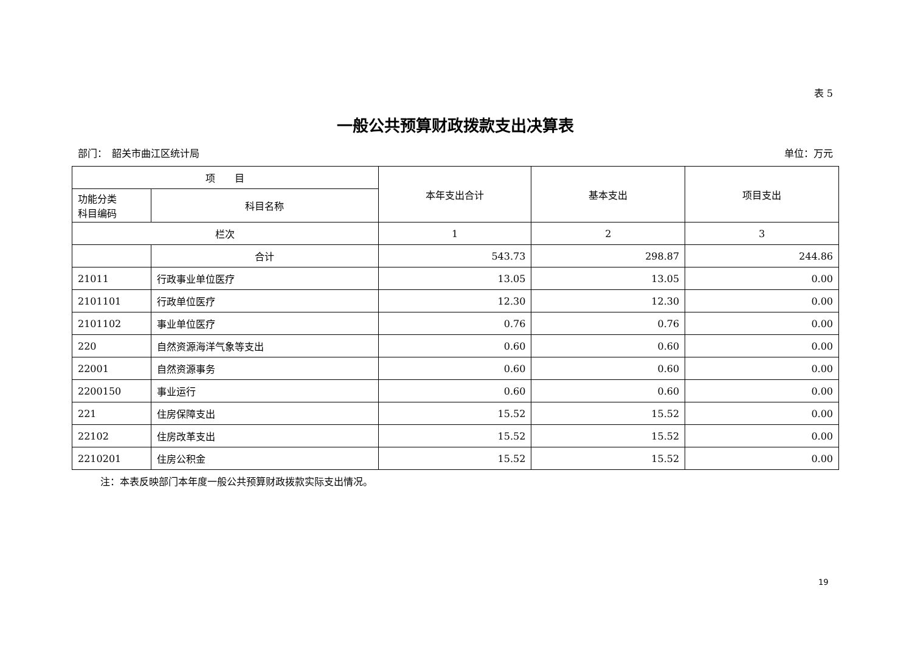表 5
一般公共预算财政拨款支出决算表
部门：　韶关市曲江区统计局 单位：万元
| 项 目 | | 本年支出合计 | 基本支出 | 项目支出 |
| --- | --- | --- | --- | --- |
| 功能分类 科目编码 | 科目名称 | | | |
| 栏次 | | 1 | 2 | 3 |
| | 合计 | 543.73 | 298.87 | 244.86 |
| 21011 | 行政事业单位医疗 | 13.05 | 13.05 | 0.00 |
| 2101101 | 行政单位医疗 | 12.30 | 12.30 | 0.00 |
| 2101102 | 事业单位医疗 | 0.76 | 0.76 | 0.00 |
| 220 | 自然资源海洋气象等支出 | 0.60 | 0.60 | 0.00 |
| 22001 | 自然资源事务 | 0.60 | 0.60 | 0.00 |
| 2200150 | 事业运行 | 0.60 | 0.60 | 0.00 |
| 221 | 住房保障支出 | 15.52 | 15.52 | 0.00 |
| 22102 | 住房改革支出 | 15.52 | 15.52 | 0.00 |
| 2210201 | 住房公积金 | 15.52 | 15.52 | 0.00 |
注：本表反映部门本年度一般公共预算财政拨款实际支出情况。
19